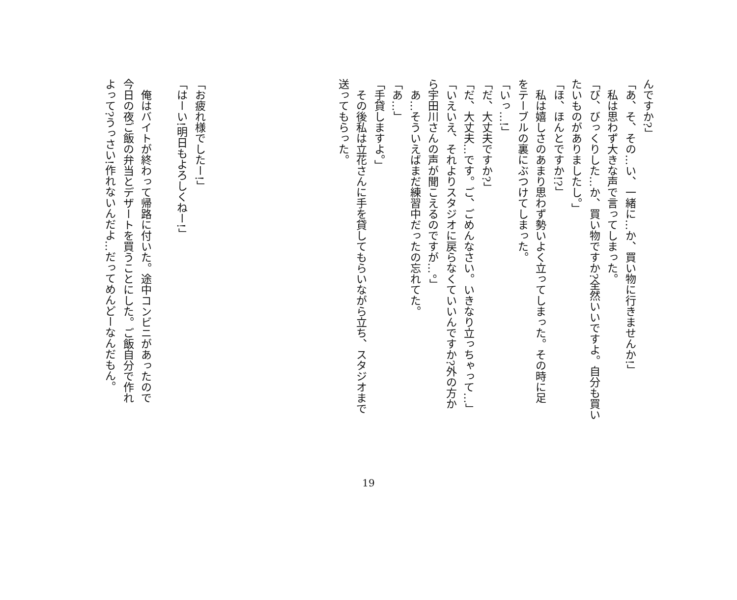んですか?」
「あ、そ、その…い、一緒に…か、買い物に行きませんか!」
　私は思わず大きな声で言ってしまった。
「び、びっくりした…か、買い物ですか?全然いいですよ。自分も買い
たいものがありましたし。」
「ほ、ほんとですか!?」
　私は嬉しさのあまり思わず勢いよく立ってしまった。その時に足
をテーブルの裏にぶつけてしまった。
「いっ…!」
「だ、大丈夫ですか?」
「だ、大丈夫…です。ご、ごめんなさい。いきなり立っちゃって…」
「いえいえ、それよりスタジオに戻らなくていいんですか?外の方か
ら宇田川さんの声が聞こえるのですが…。」
　あ…そういえばまだ練習中だったの忘れてた。
「あ…」
「手貸しますよ。」
　その後私は立花さんに手を貸してもらいながら立ち、スタジオまで
送ってもらった。
「お疲れ様でしたー!」
「はーい!明日もよろしくねー!」
　俺はバイトが終わって帰路に付いた。途中コンビニがあったので
今日の夜ご飯の弁当とデザートを買うことにした。ご飯自分で作れ
よって?うっさい!作れないんだよ…だってめんどーなんだもん。
19